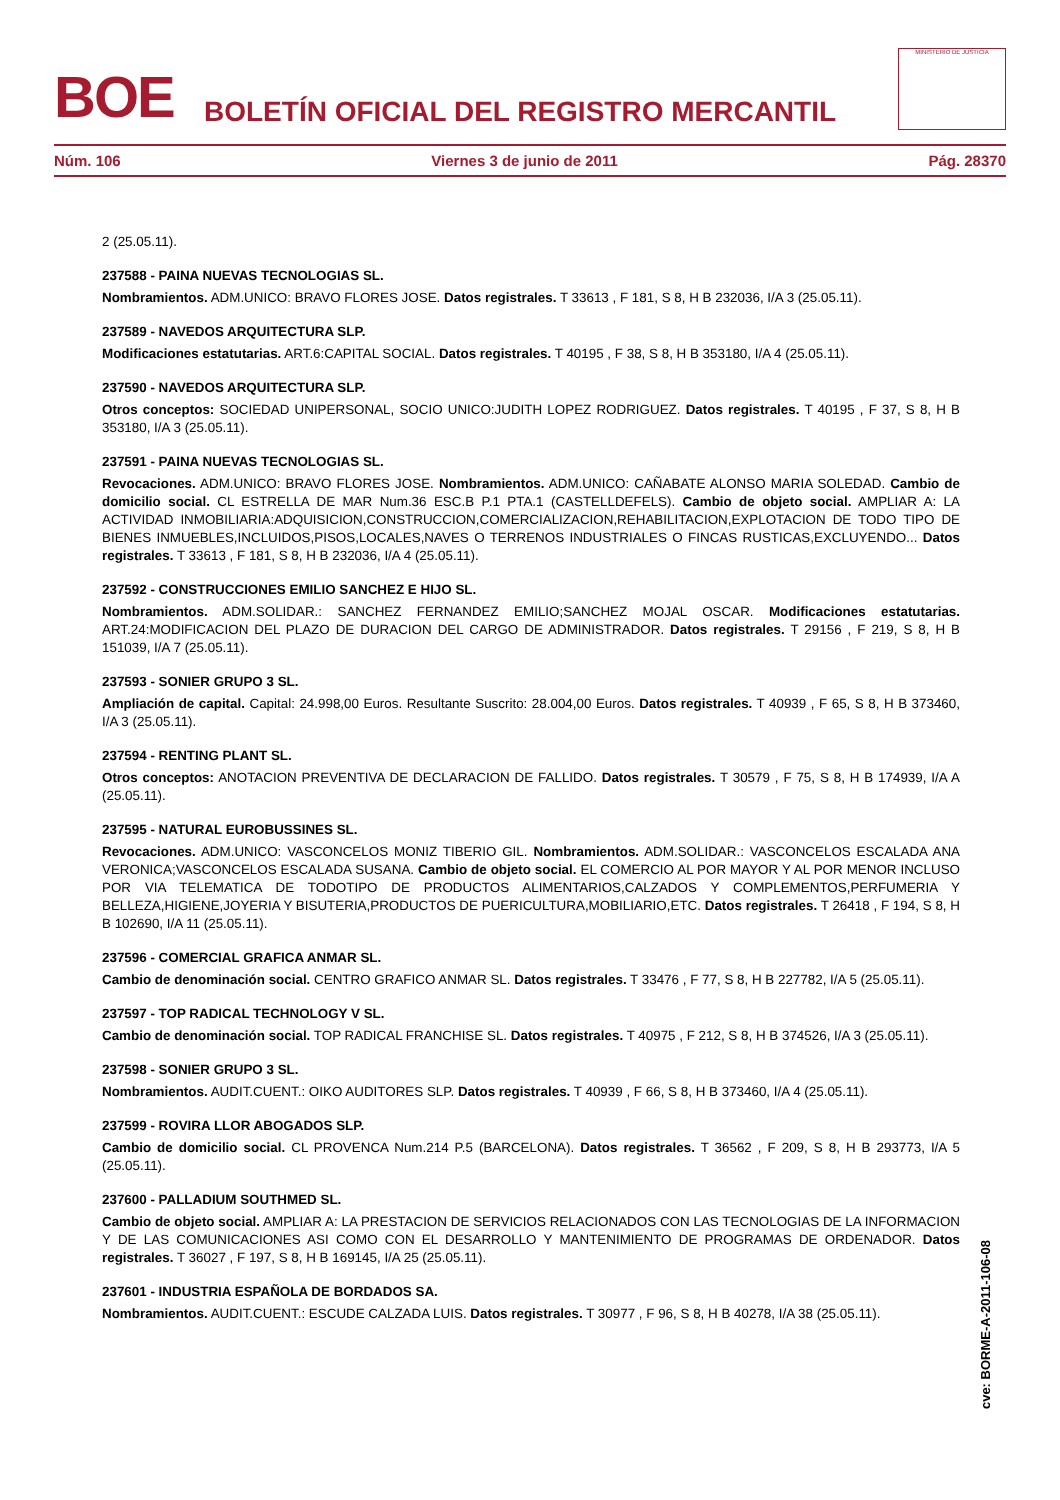BOE
BOLETÍN OFICIAL DEL REGISTRO MERCANTIL
MINISTERIO DE JUSTICIA
Núm. 106 Viernes 3 de junio de 2011 Pág. 28370
2 (25.05.11).
237588 - PAINA NUEVAS TECNOLOGIAS SL.
Nombramientos. ADM.UNICO: BRAVO FLORES JOSE. Datos registrales. T 33613 , F 181, S 8, H B 232036, I/A 3 (25.05.11).
237589 - NAVEDOS ARQUITECTURA SLP.
Modificaciones estatutarias. ART.6:CAPITAL SOCIAL. Datos registrales. T 40195 , F 38, S 8, H B 353180, I/A 4 (25.05.11).
237590 - NAVEDOS ARQUITECTURA SLP.
Otros conceptos: SOCIEDAD UNIPERSONAL, SOCIO UNICO:JUDITH LOPEZ RODRIGUEZ. Datos registrales. T 40195 , F 37, S 8, H B 353180, I/A 3 (25.05.11).
237591 - PAINA NUEVAS TECNOLOGIAS SL.
Revocaciones. ADM.UNICO: BRAVO FLORES JOSE. Nombramientos. ADM.UNICO: CAÑABATE ALONSO MARIA SOLEDAD. Cambio de domicilio social. CL ESTRELLA DE MAR Num.36 ESC.B P.1 PTA.1 (CASTELLDEFELS). Cambio de objeto social. AMPLIAR A: LA ACTIVIDAD INMOBILIARIA:ADQUISICION,CONSTRUCCION,COMERCIALIZACION,REHABILITACION,EXPLOTACION DE TODO TIPO DE BIENES INMUEBLES,INCLUIDOS,PISOS,LOCALES,NAVES O TERRENOS INDUSTRIALES O FINCAS RUSTICAS,EXCLUYENDO... Datos registrales. T 33613 , F 181, S 8, H B 232036, I/A 4 (25.05.11).
237592 - CONSTRUCCIONES EMILIO SANCHEZ E HIJO SL.
Nombramientos. ADM.SOLIDAR.: SANCHEZ FERNANDEZ EMILIO;SANCHEZ MOJAL OSCAR. Modificaciones estatutarias. ART.24:MODIFICACION DEL PLAZO DE DURACION DEL CARGO DE ADMINISTRADOR. Datos registrales. T 29156 , F 219, S 8, H B 151039, I/A 7 (25.05.11).
237593 - SONIER GRUPO 3 SL.
Ampliación de capital. Capital: 24.998,00 Euros. Resultante Suscrito: 28.004,00 Euros. Datos registrales. T 40939 , F 65, S 8, H B 373460, I/A 3 (25.05.11).
237594 - RENTING PLANT SL.
Otros conceptos: ANOTACION PREVENTIVA DE DECLARACION DE FALLIDO. Datos registrales. T 30579 , F 75, S 8, H B 174939, I/A A (25.05.11).
237595 - NATURAL EUROBUSSINES SL.
Revocaciones. ADM.UNICO: VASCONCELOS MONIZ TIBERIO GIL. Nombramientos. ADM.SOLIDAR.: VASCONCELOS ESCALADA ANA VERONICA;VASCONCELOS ESCALADA SUSANA. Cambio de objeto social. EL COMERCIO AL POR MAYOR Y AL POR MENOR INCLUSO POR VIA TELEMATICA DE TODOTIPO DE PRODUCTOS ALIMENTARIOS,CALZADOS Y COMPLEMENTOS,PERFUMERIA Y BELLEZA,HIGIENE,JOYERIA Y BISUTERIA,PRODUCTOS DE PUERICULTURA,MOBILIARIO,ETC. Datos registrales. T 26418 , F 194, S 8, H B 102690, I/A 11 (25.05.11).
237596 - COMERCIAL GRAFICA ANMAR SL.
Cambio de denominación social. CENTRO GRAFICO ANMAR SL. Datos registrales. T 33476 , F 77, S 8, H B 227782, I/A 5 (25.05.11).
237597 - TOP RADICAL TECHNOLOGY V SL.
Cambio de denominación social. TOP RADICAL FRANCHISE SL. Datos registrales. T 40975 , F 212, S 8, H B 374526, I/A 3 (25.05.11).
237598 - SONIER GRUPO 3 SL.
Nombramientos. AUDIT.CUENT.: OIKO AUDITORES SLP. Datos registrales. T 40939 , F 66, S 8, H B 373460, I/A 4 (25.05.11).
237599 - ROVIRA LLOR ABOGADOS SLP.
Cambio de domicilio social. CL PROVENCA Num.214 P.5 (BARCELONA). Datos registrales. T 36562 , F 209, S 8, H B 293773, I/A 5 (25.05.11).
237600 - PALLADIUM SOUTHMED SL.
Cambio de objeto social. AMPLIAR A: LA PRESTACION DE SERVICIOS RELACIONADOS CON LAS TECNOLOGIAS DE LA INFORMACION Y DE LAS COMUNICACIONES ASI COMO CON EL DESARROLLO Y MANTENIMIENTO DE PROGRAMAS DE ORDENADOR. Datos registrales. T 36027 , F 197, S 8, H B 169145, I/A 25 (25.05.11).
237601 - INDUSTRIA ESPAÑOLA DE BORDADOS SA.
Nombramientos. AUDIT.CUENT.: ESCUDE CALZADA LUIS. Datos registrales. T 30977 , F 96, S 8, H B 40278, I/A 38 (25.05.11).
cve: BORME-A-2011-106-08